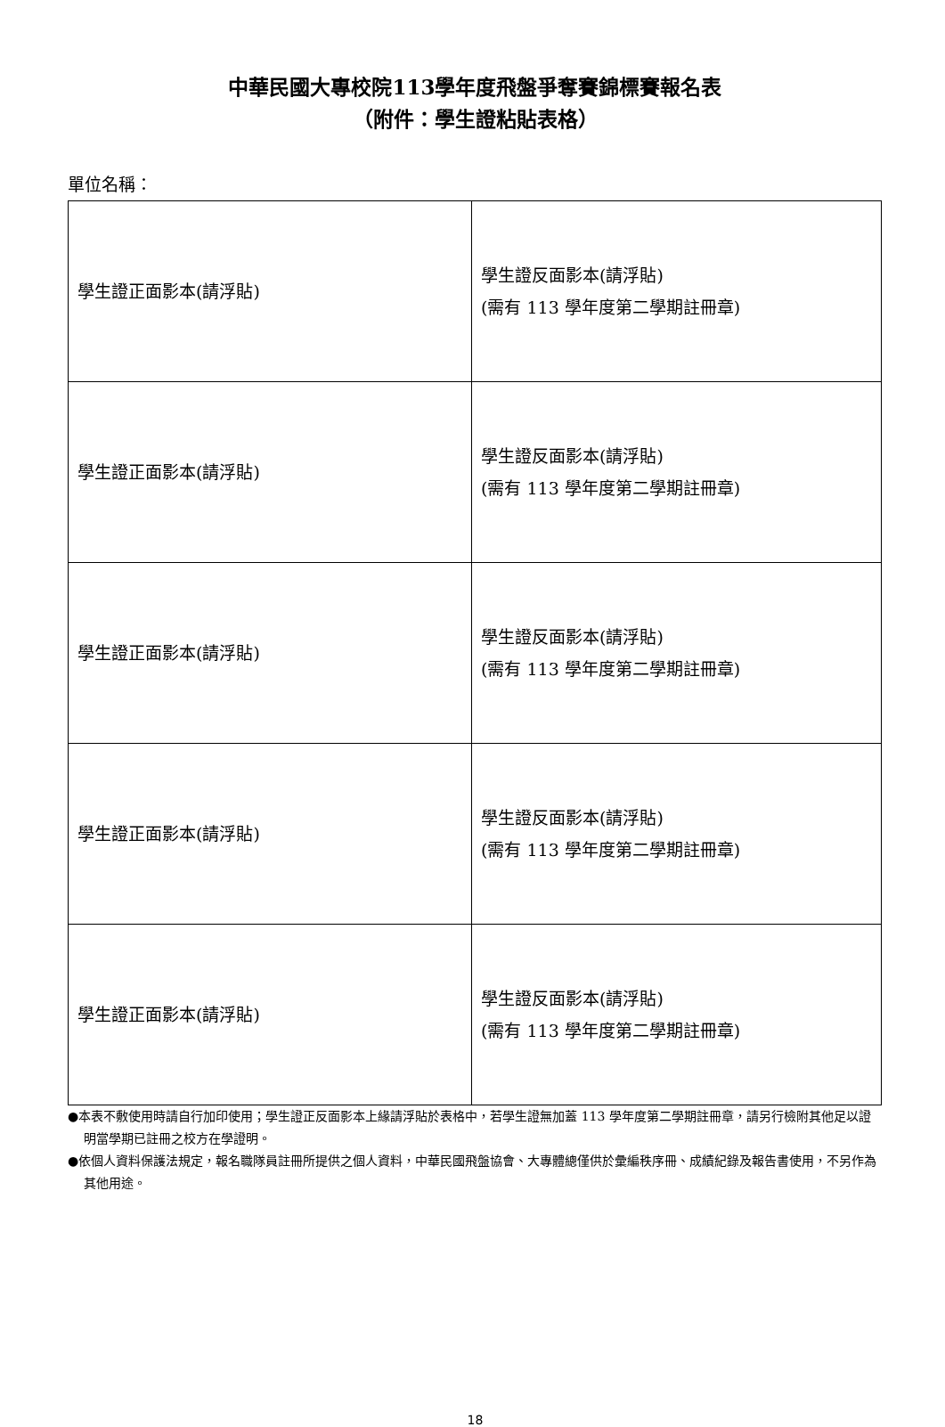中華民國大專校院113學年度飛盤爭奪賽錦標賽報名表
（附件：學生證粘貼表格）
單位名稱：
| 學生證正面影本(請浮貼) | 學生證反面影本(請浮貼) (需有 113 學年度第二學期註冊章) |
| 學生證正面影本(請浮貼) | 學生證反面影本(請浮貼) (需有 113 學年度第二學期註冊章) |
| 學生證正面影本(請浮貼) | 學生證反面影本(請浮貼) (需有 113 學年度第二學期註冊章) |
| 學生證正面影本(請浮貼) | 學生證反面影本(請浮貼) (需有 113 學年度第二學期註冊章) |
| 學生證正面影本(請浮貼) | 學生證反面影本(請浮貼) (需有 113 學年度第二學期註冊章) |
●本表不敷使用時請自行加印使用；學生證正反面影本上緣請浮貼於表格中，若學生證無加蓋 113 學年度第二學期註冊章，請另行檢附其他足以證明當學期已註冊之校方在學證明。
●依個人資料保護法規定，報名職隊員註冊所提供之個人資料，中華民國飛盤協會、大專體總僅供於彙編秩序冊、成績紀錄及報告書使用，不另作為其他用途。
18